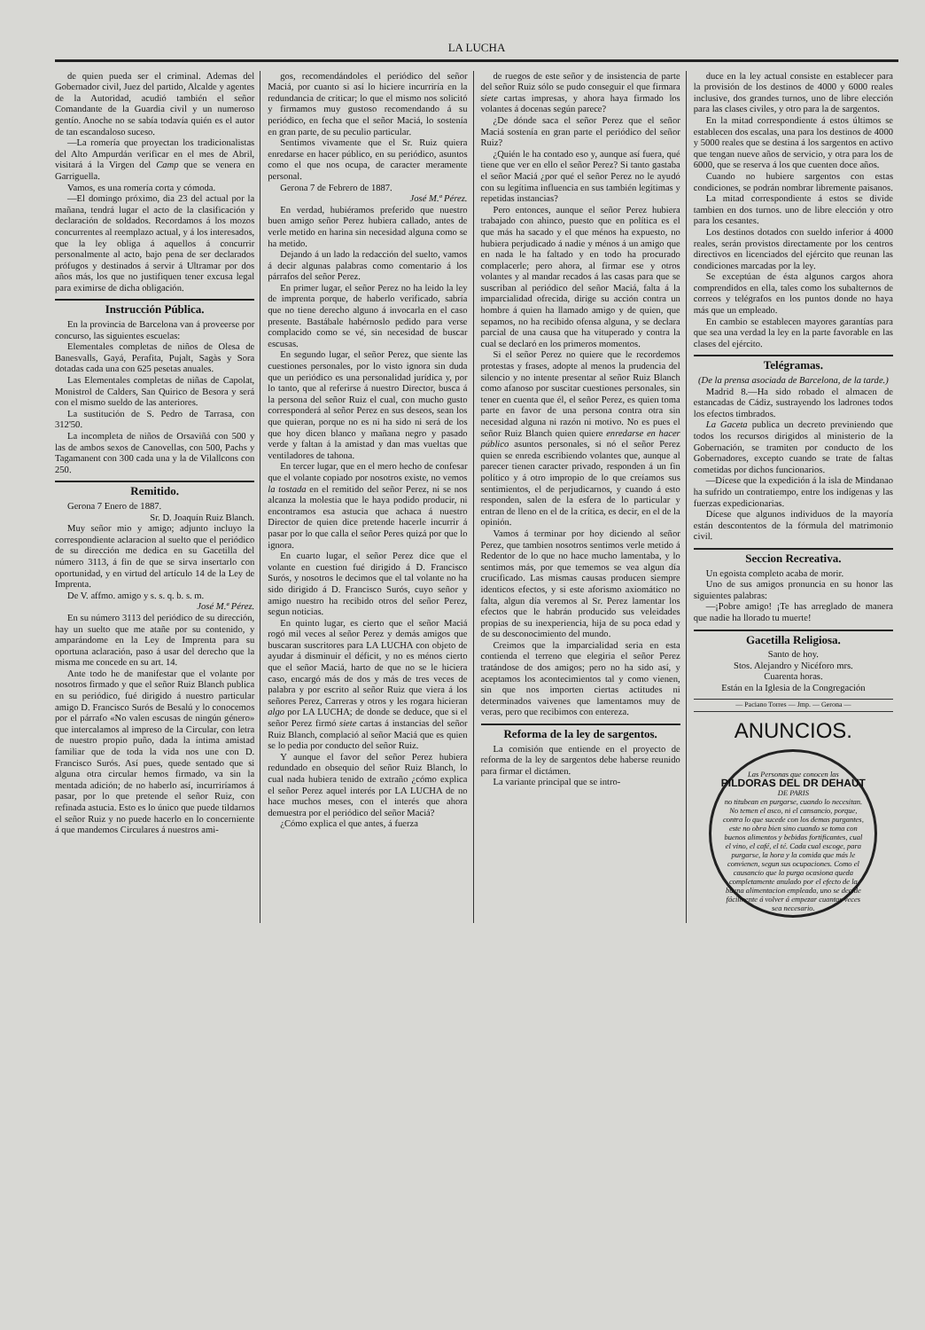LA LUCHA
de quien pueda ser el criminal. Ademas del Gobernador civil, Juez del partido, Alcalde y agentes de la Autoridad, acudió también el señor Comandante de la Guardia civil y un numeroso gentío. Anoche no se sabía todavía quién es el autor de tan escandaloso suceso.
—La romería que proyectan los tradicionalistas del Alto Ampurdán verificar en el mes de Abril, visitará á la Virgen del Camp que se venera en Garriguella.
Vamos, es una romería corta y cómoda.
—El domingo próximo, dia 23 del actual por la mañana, tendrá lugar el acto de la clasificación y declaración de soldados. Recordamos á los mozos concurrentes al reemplazo actual, y á los interesados, que la ley obliga á aquellos á concurrir personalmente al acto, bajo pena de ser declarados prófugos y destinados á servir á Ultramar por dos años más, los que no justifiquen tener excusa legal para eximirse de dicha obligación.
Instrucción Pública.
En la provincia de Barcelona van á proveerse por concurso, las siguientes escuelas:
Elementales completas de niños de Olesa de Banesvalls, Gayá, Perafita, Pujalt, Sagàs y Sora dotadas cada una con 625 pesetas anuales.
Las Elementales completas de niñas de Capolat, Monistrol de Calders, San Quirico de Besora y será con el mismo sueldo de las anteriores.
La sustitución de S. Pedro de Tarrasa, con 312'50.
La incompleta de niños de Orsaviñá con 500 y las de ambos sexos de Canovellas, con 500, Pachs y Tagamanent con 300 cada una y la de Vilallcons con 250.
Remitido.
Gerona 7 Enero de 1887.
Sr. D. Joaquín Ruiz Blanch.
Muy señor mio y amigo; adjunto incluyo la correspondiente aclaracion al suelto que el periódico de su dirección me dedica en su Gacetilla del número 3113, á fin de que se sirva insertarlo con oportunidad, y en virtud del artículo 14 de la Ley de Imprenta.
De V. affmo. amigo y s. s. q. b. s. m.
José M.ª Pérez.
En su número 3113 del periódico de su dirección, hay un suelto que me atañe por su contenido, y amparándome en la Ley de Imprenta para su oportuna aclaración, paso á usar del derecho que la misma me concede en su art. 14.
Ante todo he de manifestar que el volante por nosotros firmado y que el señor Ruiz Blanch publica en su periódico, fué dirigido á nuestro particular amigo D. Francisco Surós de Besalú y lo conocemos por el párrafo «No valen escusas de ningún género» que intercalamos al impreso de la Circular, con letra de nuestro propio puño, dada la íntima amistad familiar que de toda la vida nos une con D. Francisco Surós. Así pues, quede sentado que si alguna otra circular hemos firmado, va sin la mentada adición; de no haberlo así, incurriríamos á pasar, por lo que pretende el señor Ruiz, con refinada astucia. Esto es lo único que puede tildarnos el señor Ruiz y no puede hacerlo en lo concerniente á que mandemos Circulares á nuestros ami-
gos, recomendándoles el periódico del señor Maciá, por cuanto si así lo hiciere incurriría en la redundancia de criticar; lo que el mismo nos solicitó y firmamos muy gustoso recomendando á su periódico, en fecha que el señor Maciá, lo sostenía en gran parte, de su peculio particular.
Sentimos vivamente que el Sr. Ruiz quiera enredarse en hacer público, en su periódico, asuntos como el que nos ocupa, de caracter meramente personal.
Gerona 7 de Febrero de 1887.
José M.ª Pérez.
En verdad, hubiéramos preferido que nuestro buen amigo señor Perez hubiera callado, antes de verle metido en harina sin necesidad alguna como se ha metido.
Dejando á un lado la redacción del suelto, vamos á decir algunas palabras como comentario á los párrafos del señor Perez.
En primer lugar, el señor Perez no ha leido la ley de imprenta porque, de haberlo verificado, sabría que no tiene derecho alguno á invocarla en el caso presente. Bastábale habérnoslo pedido para verse complacido como se vé, sin necesidad de buscar escusas.
En segundo lugar, el señor Perez, que siente las cuestiones personales, por lo visto ignora sin duda que un periódico es una personalidad jurídica y, por lo tanto, que al referirse á nuestro Director, busca á la persona del señor Ruiz el cual, con mucho gusto corresponderá al señor Perez en sus deseos, sean los que quieran, porque no es ni ha sido ni será de los que hoy dicen blanco y mañana negro y pasado verde y faltan á la amistad y dan mas vueltas que ventiladores de tahona.
En tercer lugar, que en el mero hecho de confesar que el volante copiado por nosotros existe, no vemos la tostada en el remitido del señor Perez, ni se nos alcanza la molestia que le haya podido producir, ni encontramos esa astucia que achaca á nuestro Director de quien dice pretende hacerle incurrir á pasar por lo que calla el señor Peres quizá por que lo ignora.
En cuarto lugar, el señor Perez dice que el volante en cuestion fué dirigido á D. Francisco Surós, y nosotros le decimos que el tal volante no ha sido dirigido á D. Francisco Surós, cuyo señor y amigo nuestro ha recibido otros del señor Perez, segun noticias.
En quinto lugar, es cierto que el señor Maciá rogó mil veces al señor Perez y demás amigos que buscaran suscritores para LA LUCHA con objeto de ayudar á disminuir el déficit, y no es ménos cierto que el señor Maciá, harto de que no se le hiciera caso, encargó más de dos y más de tres veces de palabra y por escrito al señor Ruiz que viera á los señores Perez, Carreras y otros y les rogara hicieran algo por LA LUCHA; de donde se deduce, que si el señor Perez firmó siete cartas á instancias del señor Ruiz Blanch, complació al señor Maciá que es quien se lo pedia por conducto del señor Ruiz.
Y aunque el favor del señor Perez hubiera redundado en obsequio del señor Ruiz Blanch, lo cual nada hubiera tenido de extraño ¿cómo explica el señor Perez aquel interés por LA LUCHA de no hace muchos meses, con el interés que ahora demuestra por el periódico del señor Maciá?
¿Cómo explica el que antes, á fuerza
de ruegos de este señor y de insistencia de parte del señor Ruiz sólo se pudo conseguir el que firmara siete cartas impresas, y ahora haya firmado los volantes á docenas según parece?
¿De dónde saca el señor Perez que el señor Maciá sostenía en gran parte el periódico del señor Ruiz?
¿Quién le ha contado eso y, aunque así fuera, qué tiene que ver en ello el señor Perez? Si tanto gastaba el señor Maciá ¿por qué el señor Perez no le ayudó con su legítima influencia en sus también legítimas y repetidas instancias?
Pero entonces, aunque el señor Perez hubiera trabajado con ahinco, puesto que en política es el que más ha sacado y el que ménos ha expuesto, no hubiera perjudicado á nadie y ménos á un amigo que en nada le ha faltado y en todo ha procurado complacerle; pero ahora, al firmar ese y otros volantes y al mandar recados á las casas para que se suscriban al periódico del señor Maciá, falta á la imparcialidad ofrecida, dirige su acción contra un hombre á quien ha llamado amigo y de quien, que sepamos, no ha recibido ofensa alguna, y se declara parcial de una causa que ha vituperado y contra la cual se declaró en los primeros momentos.
Si el señor Perez no quiere que le recordemos protestas y frases, adopte al menos la prudencia del silencio y no intente presentar al señor Ruiz Blanch como afanoso por suscitar cuestiones personales, sin tener en cuenta que él, el señor Perez, es quien toma parte en favor de una persona contra otra sin necesidad alguna ni razón ni motivo. No es pues el señor Ruiz Blanch quien quiere enredarse en hacer público asuntos personales, si nó el señor Perez quien se enreda escribiendo volantes que, aunque al parecer tienen caracter privado, responden á un fin político y á otro impropio de lo que creíamos sus sentimientos, el de perjudicarnos, y cuando á esto responden, salen de la esfera de lo particular y entran de lleno en el de la crítica, es decir, en el de la opinión.
Vamos á terminar por hoy diciendo al señor Perez, que tambien nosotros sentimos verle metido á Redentor de lo que no hace mucho lamentaba, y lo sentimos más, por que tememos se vea algun día crucificado. Las mismas causas producen siempre identicos efectos, y si este aforismo axiomático no falta, algun día veremos al Sr. Perez lamentar los efectos que le habrán producido sus veleidades propias de su inexperiencia, hija de su poca edad y de su desconocimiento del mundo.
Creimos que la imparcialidad seria en esta contienda el terreno que elegiria el señor Perez tratándose de dos amigos; pero no ha sido así, y aceptamos los acontecimientos tal y como vienen, sin que nos importen ciertas actitudes ni determinados vaivenes que lamentamos muy de veras, pero que recibimos con entereza.
Reforma de la ley de sargentos.
La comisión que entiende en el proyecto de reforma de la ley de sargentos debe haberse reunido para firmar el dictámen.
La variante principal que se intro-
duce en la ley actual consiste en establecer para la provisión de los destinos de 4000 y 6000 reales inclusive, dos grandes turnos, uno de libre elección para las clases civiles, y otro para la de sargentos.
En la mitad correspondiente á estos últimos se establecen dos escalas, una para los destinos de 4000 y 5000 reales que se destina á los sargentos en activo que tengan nueve años de servicio, y otra para los de 6000, que se reserva á los que cuenten doce años.
Cuando no hubiere sargentos con estas condiciones, se podrán nombrar libremente paisanos.
La mitad correspondiente á estos se divide tambien en dos turnos. uno de libre elección y otro para los cesantes.
Los destinos dotados con sueldo inferior á 4000 reales, serán provistos directamente por los centros directivos en licenciados del ejército que reunan las condiciones marcadas por la ley.
Se exceptúan de ésta algunos cargos ahora comprendidos en ella, tales como los subalternos de correos y telégrafos en los puntos donde no haya más que un empleado.
En cambio se establecen mayores garantías para que sea una verdad la ley en la parte favorable en las clases del ejército.
Telégramas.
(De la prensa asociada de Barcelona, de la tarde.)
Madrid 8.—Ha sido robado el almacen de estancadas de Cádiz, sustrayendo los ladrones todos los efectos timbrados.
La Gaceta publica un decreto previniendo que todos los recursos dirigidos al ministerio de la Gobernación, se tramiten por conducto de los Gobernadores, excepto cuando se trate de faltas cometidas por dichos funcionarios.
—Dícese que la expedición á la isla de Mindanao ha sufrido un contratiempo, entre los indígenas y las fuerzas expedicionarias.
Dícese que algunos individuos de la mayoría están descontentos de la fórmula del matrimonio civil.
Seccion Recreativa.
Un egoista completo acaba de morir.
Uno de sus amigos pronuncia en su honor las siguientes palabras:
—¡Pobre amigo! ¡Te has arreglado de manera que nadie ha llorado tu muerte!
Gacetilla Religiosa.
Santo de hoy.
Stos. Alejandro y Nicéforo mrs.
Cuarenta horas.
Están en la Iglesia de la Congregación
— Paciano Torres — Jmp. — Gerona —
ANUNCIOS.
Las Personas que conocen las
PILDORAS DEL DR DEHAUT
DE PARIS
no titubean en purgarse, cuando lo necesitan. No temen el asco, ni el cansancio, porque, contra lo que sucede con los demas purgantes, este no obra bien sino cuando se toma con buenos alimentos y bebidas fortificantes, cual el vino, el café, el té. Cada cual escoge, para purgarse, la hora y la comida que más le convienen, segun sus ocupaciones. Como el causancio que la purga ocasiona queda completamente anulado por el efecto de la buena alimentacion empleada, uno se decide fácilmente á volver á empezar cuantas veces sea necesario.